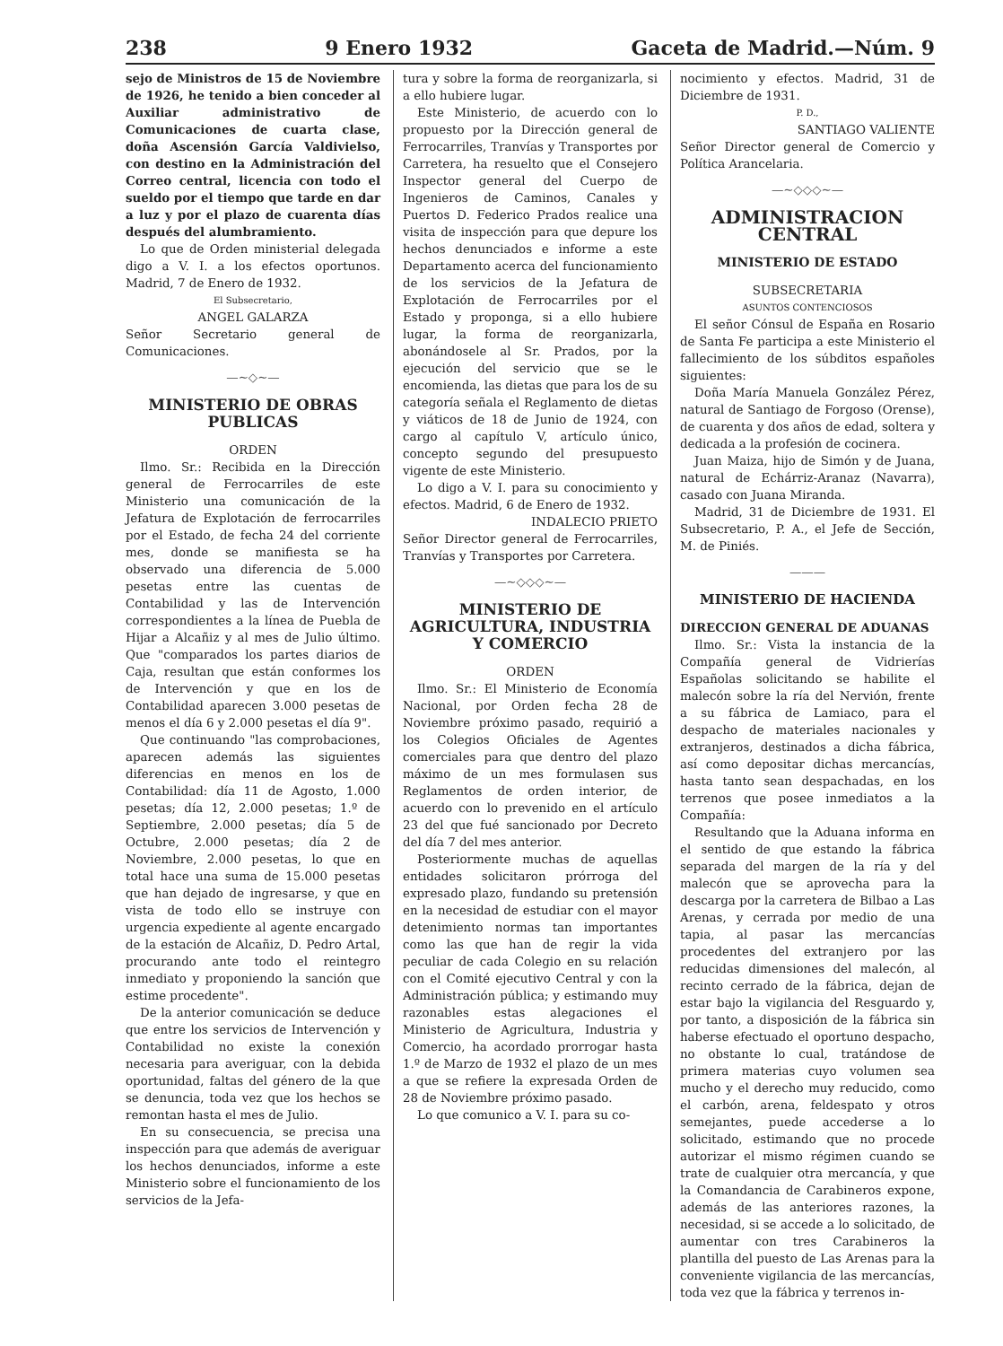238 9 Enero 1932 Gaceta de Madrid.—Núm. 9
sejo de Ministros de 15 de Noviembre de 1926, he tenido a bien conceder al Auxiliar administrativo de Comunicaciones de cuarta clase, doña Ascensión García Valdivielso, con destino en la Administración del Correo central, licencia con todo el sueldo por el tiempo que tarde en dar a luz y por el plazo de cuarenta días después del alumbramiento.
Lo que de Orden ministerial delegada digo a V. I. a los efectos oportunos. Madrid, 7 de Enero de 1932.
El Subsecretario,
ANGEL GALARZA
Señor Secretario general de Comunicaciones.
—~◇~—
MINISTERIO DE OBRAS PUBLICAS
ORDEN
Ilmo. Sr.: Recibida en la Dirección general de Ferrocarriles de este Ministerio una comunicación de la Jefatura de Explotación de ferrocarriles por el Estado, de fecha 24 del corriente mes, donde se manifiesta se ha observado una diferencia de 5.000 pesetas entre las cuentas de Contabilidad y las de Intervención correspondientes a la línea de Puebla de Hijar a Alcañiz y al mes de Julio último. Que "comparados los partes diarios de Caja, resultan que están conformes los de Intervención y que en los de Contabilidad aparecen 3.000 pesetas de menos el día 6 y 2.000 pesetas el día 9".
Que continuando "las comprobaciones, aparecen además las siguientes diferencias en menos en los de Contabilidad: día 11 de Agosto, 1.000 pesetas; día 12, 2.000 pesetas; 1.º de Septiembre, 2.000 pesetas; día 5 de Octubre, 2.000 pesetas; día 2 de Noviembre, 2.000 pesetas, lo que en total hace una suma de 15.000 pesetas que han dejado de ingresarse, y que en vista de todo ello se instruye con urgencia expediente al agente encargado de la estación de Alcañiz, D. Pedro Artal, procurando ante todo el reintegro inmediato y proponiendo la sanción que estime procedente".
De la anterior comunicación se deduce que entre los servicios de Intervención y Contabilidad no existe la conexión necesaria para averiguar, con la debida oportunidad, faltas del género de la que se denuncia, toda vez que los hechos se remontan hasta el mes de Julio.
En su consecuencia, se precisa una inspección para que además de averiguar los hechos denunciados, informe a este Ministerio sobre el funcionamiento de los servicios de la Jefa-
tura y sobre la forma de reorganizarla, si a ello hubiere lugar.
Este Ministerio, de acuerdo con lo propuesto por la Dirección general de Ferrocarriles, Tranvías y Transportes por Carretera, ha resuelto que el Consejero Inspector general del Cuerpo de Ingenieros de Caminos, Canales y Puertos D. Federico Prados realice una visita de inspección para que depure los hechos denunciados e informe a este Departamento acerca del funcionamiento de los servicios de la Jefatura de Explotación de Ferrocarriles por el Estado y proponga, si a ello hubiere lugar, la forma de reorganizarla, abonándosele al Sr. Prados, por la ejecución del servicio que se le encomienda, las dietas que para los de su categoría señala el Reglamento de dietas y viáticos de 18 de Junio de 1924, con cargo al capítulo V, artículo único, concepto segundo del presupuesto vigente de este Ministerio.
Lo digo a V. I. para su conocimiento y efectos. Madrid, 6 de Enero de 1932.
INDALECIO PRIETO
Señor Director general de Ferrocarriles, Tranvías y Transportes por Carretera.
—~◇◇◇~—
MINISTERIO DE AGRICULTURA, INDUSTRIA Y COMERCIO
ORDEN
Ilmo. Sr.: El Ministerio de Economía Nacional, por Orden fecha 28 de Noviembre próximo pasado, requirió a los Colegios Oficiales de Agentes comerciales para que dentro del plazo máximo de un mes formulasen sus Reglamentos de orden interior, de acuerdo con lo prevenido en el artículo 23 del que fué sancionado por Decreto del día 7 del mes anterior.
Posteriormente muchas de aquellas entidades solicitaron prórroga del expresado plazo, fundando su pretensión en la necesidad de estudiar con el mayor detenimiento normas tan importantes como las que han de regir la vida peculiar de cada Colegio en su relación con el Comité ejecutivo Central y con la Administración pública; y estimando muy razonables estas alegaciones el Ministerio de Agricultura, Industria y Comercio, ha acordado prorrogar hasta 1.º de Marzo de 1932 el plazo de un mes a que se refiere la expresada Orden de 28 de Noviembre próximo pasado.
Lo que comunico a V. I. para su co-
nocimiento y efectos. Madrid, 31 de Diciembre de 1931.
P. D.,
SANTIAGO VALIENTE
Señor Director general de Comercio y Política Arancelaria.
—~◇◇◇~—
ADMINISTRACION CENTRAL
MINISTERIO DE ESTADO
SUBSECRETARIA
ASUNTOS CONTENCIOSOS
El señor Cónsul de España en Rosario de Santa Fe participa a este Ministerio el fallecimiento de los súbditos españoles siguientes:
Doña María Manuela González Pérez, natural de Santiago de Forgoso (Orense), de cuarenta y dos años de edad, soltera y dedicada a la profesión de cocinera.
Juan Maiza, hijo de Simón y de Juana, natural de Echárriz-Aranaz (Navarra), casado con Juana Miranda.
Madrid, 31 de Diciembre de 1931. El Subsecretario, P. A., el Jefe de Sección, M. de Piniés.
———
MINISTERIO DE HACIENDA
DIRECCION GENERAL DE ADUANAS
Ilmo. Sr.: Vista la instancia de la Compañía general de Vidrierías Españolas solicitando se habilite el malecón sobre la ría del Nervión, frente a su fábrica de Lamiaco, para el despacho de materiales nacionales y extranjeros, destinados a dicha fábrica, así como depositar dichas mercancías, hasta tanto sean despachadas, en los terrenos que posee inmediatos a la Compañía:
Resultando que la Aduana informa en el sentido de que estando la fábrica separada del margen de la ría y del malecón que se aprovecha para la descarga por la carretera de Bilbao a Las Arenas, y cerrada por medio de una tapia, al pasar las mercancías procedentes del extranjero por las reducidas dimensiones del malecón, al recinto cerrado de la fábrica, dejan de estar bajo la vigilancia del Resguardo y, por tanto, a disposición de la fábrica sin haberse efectuado el oportuno despacho, no obstante lo cual, tratándose de primera materias cuyo volumen sea mucho y el derecho muy reducido, como el carbón, arena, feldespato y otros semejantes, puede accederse a lo solicitado, estimando que no procede autorizar el mismo régimen cuando se trate de cualquier otra mercancía, y que la Comandancia de Carabineros expone, además de las anteriores razones, la necesidad, si se accede a lo solicitado, de aumentar con tres Carabineros la plantilla del puesto de Las Arenas para la conveniente vigilancia de las mercancías, toda vez que la fábrica y terrenos in-